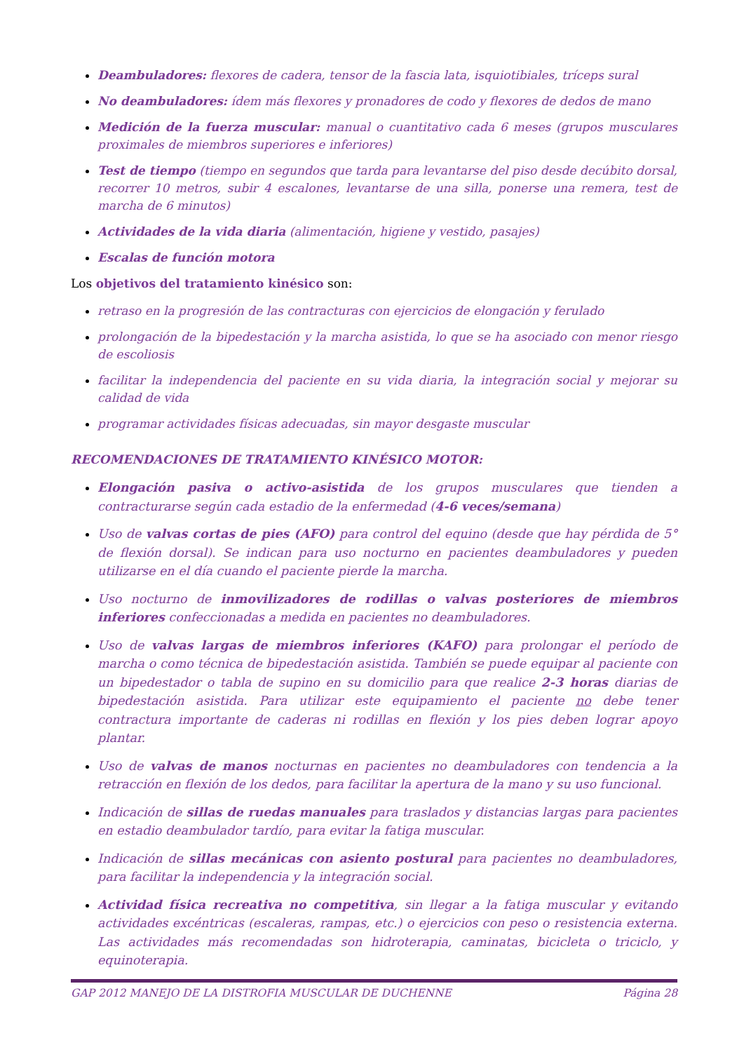Deambuladores: flexores de cadera, tensor de la fascia lata, isquiotibiales, tríceps sural
No deambuladores: ídem más flexores y pronadores de codo y flexores de dedos de mano
Medición de la fuerza muscular: manual o cuantitativo cada 6 meses (grupos musculares proximales de miembros superiores e inferiores)
Test de tiempo (tiempo en segundos que tarda para levantarse del piso desde decúbito dorsal, recorrer 10 metros, subir 4 escalones, levantarse de una silla, ponerse una remera, test de marcha de 6 minutos)
Actividades de la vida diaria (alimentación, higiene y vestido, pasajes)
Escalas de función motora
Los objetivos del tratamiento kinésico son:
retraso en la progresión de las contracturas con ejercicios de elongación y ferulado
prolongación de la bipedestación y la marcha asistida, lo que se ha asociado con menor riesgo de escoliosis
facilitar la independencia del paciente en su vida diaria, la integración social y mejorar su calidad de vida
programar actividades físicas adecuadas, sin mayor desgaste muscular
RECOMENDACIONES DE TRATAMIENTO KINÉSICO MOTOR:
Elongación pasiva o activo-asistida de los grupos musculares que tienden a contracturarse según cada estadio de la enfermedad (4-6 veces/semana)
Uso de valvas cortas de pies (AFO) para control del equino (desde que hay pérdida de 5° de flexión dorsal). Se indican para uso nocturno en pacientes deambuladores y pueden utilizarse en el día cuando el paciente pierde la marcha.
Uso nocturno de inmovilizadores de rodillas o valvas posteriores de miembros inferiores confeccionadas a medida en pacientes no deambuladores.
Uso de valvas largas de miembros inferiores (KAFO) para prolongar el período de marcha o como técnica de bipedestación asistida. También se puede equipar al paciente con un bipedestador o tabla de supino en su domicilio para que realice 2-3 horas diarias de bipedestación asistida. Para utilizar este equipamiento el paciente no debe tener contractura importante de caderas ni rodillas en flexión y los pies deben lograr apoyo plantar.
Uso de valvas de manos nocturnas en pacientes no deambuladores con tendencia a la retracción en flexión de los dedos, para facilitar la apertura de la mano y su uso funcional.
Indicación de sillas de ruedas manuales para traslados y distancias largas para pacientes en estadio deambulador tardío, para evitar la fatiga muscular.
Indicación de sillas mecánicas con asiento postural para pacientes no deambuladores, para facilitar la independencia y la integración social.
Actividad física recreativa no competitiva, sin llegar a la fatiga muscular y evitando actividades excéntricas (escaleras, rampas, etc.) o ejercicios con peso o resistencia externa. Las actividades más recomendadas son hidroterapia, caminatas, bicicleta o triciclo, y equinoterapia.
GAP 2012 MANEJO DE LA DISTROFIA MUSCULAR DE DUCHENNE Página 28